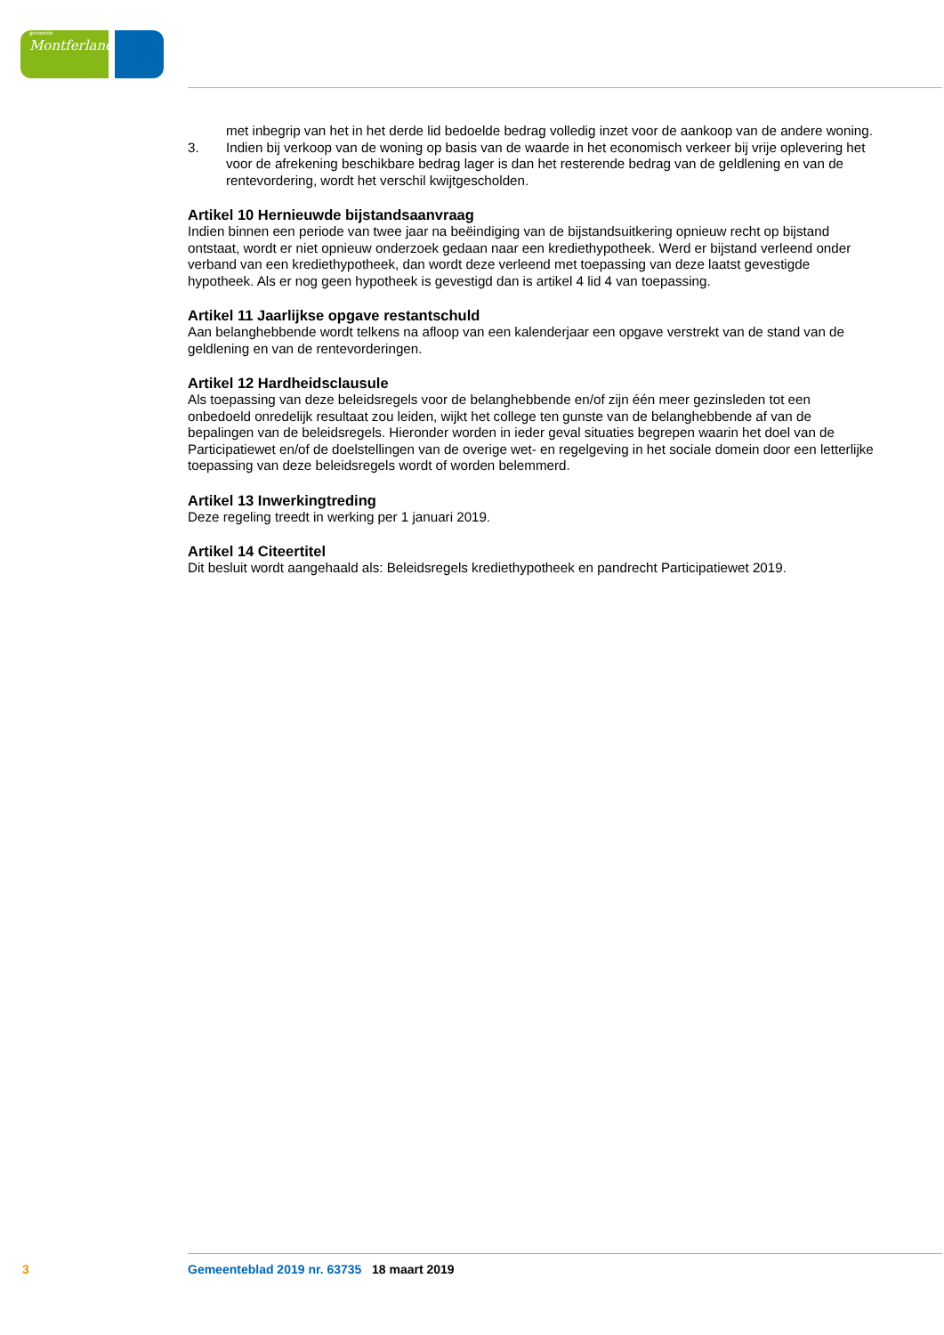gemeente
Montferland
met inbegrip van het in het derde lid bedoelde bedrag volledig inzet voor de aankoop van de andere woning.
3. Indien bij verkoop van de woning op basis van de waarde in het economisch verkeer bij vrije oplevering het voor de afrekening beschikbare bedrag lager is dan het resterende bedrag van de geldlening en van de rentevordering, wordt het verschil kwijtgescholden.
Artikel 10 Hernieuwde bijstandsaanvraag
Indien binnen een periode van twee jaar na beëindiging van de bijstandsuitkering opnieuw recht op bijstand ontstaat, wordt er niet opnieuw onderzoek gedaan naar een krediethypotheek. Werd er bijstand verleend onder verband van een krediethypotheek, dan wordt deze verleend met toepassing van deze laatst gevestigde hypotheek. Als er nog geen hypotheek is gevestigd dan is artikel 4 lid 4 van toepassing.
Artikel 11 Jaarlijkse opgave restantschuld
Aan belanghebbende wordt telkens na afloop van een kalenderjaar een opgave verstrekt van de stand van de geldlening en van de rentevorderingen.
Artikel 12 Hardheidsclausule
Als toepassing van deze beleidsregels voor de belanghebbende en/of zijn één meer gezinsleden tot een onbedoeld onredelijk resultaat zou leiden, wijkt het college ten gunste van de belanghebbende af van de bepalingen van de beleidsregels. Hieronder worden in ieder geval situaties begrepen waarin het doel van de Participatiewet en/of de doelstellingen van de overige wet- en regelgeving in het sociale domein door een letterlijke toepassing van deze beleidsregels wordt of worden belemmerd.
Artikel 13 Inwerkingtreding
Deze regeling treedt in werking per 1 januari 2019.
Artikel 14 Citeertitel
Dit besluit wordt aangehaald als: Beleidsregels krediethypotheek en pandrecht Participatiewet 2019.
3 Gemeenteblad 2019 nr. 63735 18 maart 2019